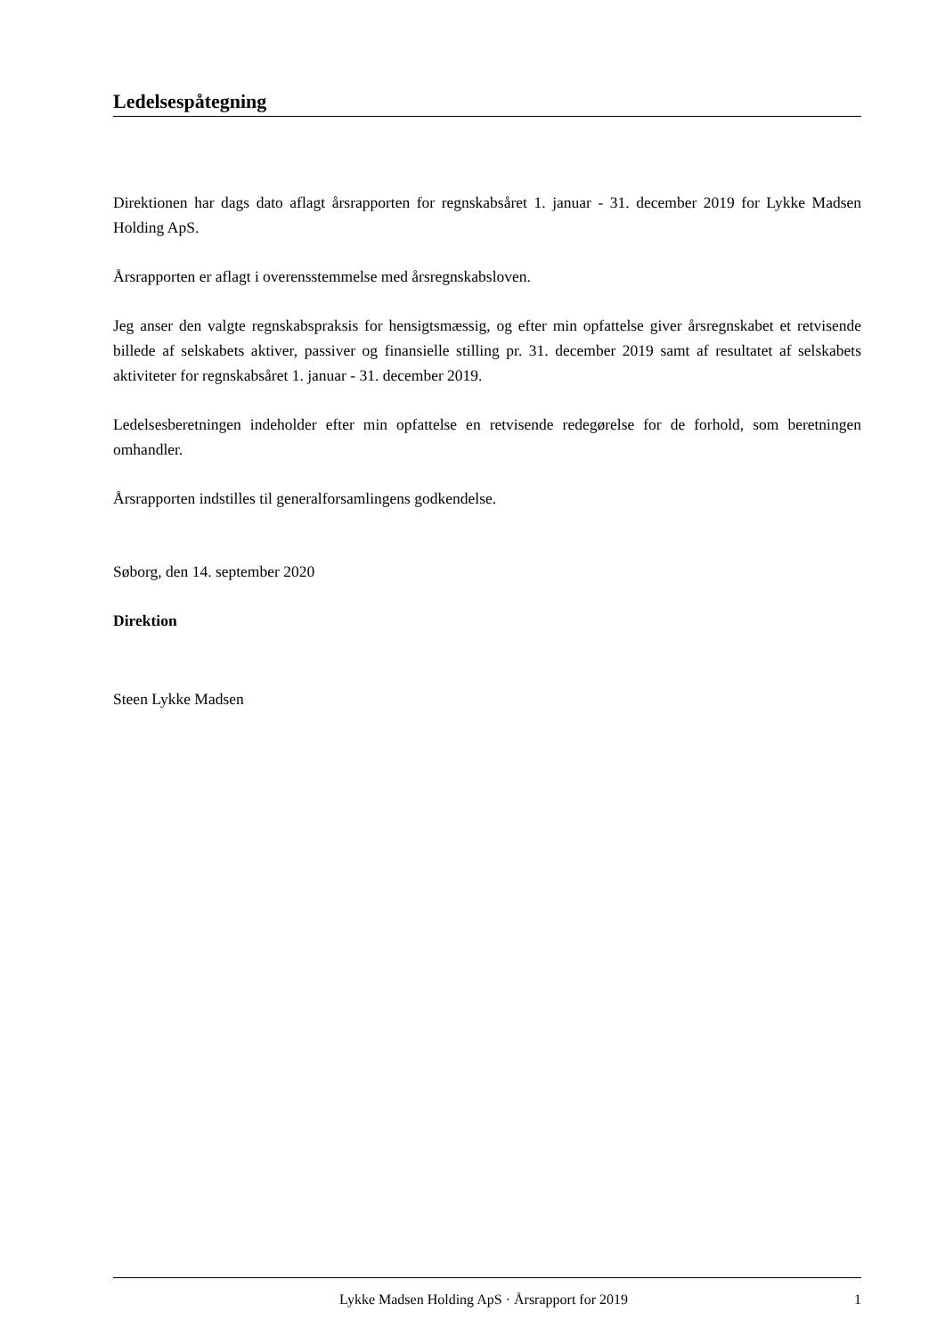Ledelsespåtegning
Direktionen har dags dato aflagt årsrapporten for regnskabsåret 1. januar - 31. december 2019 for Lykke Madsen Holding ApS.
Årsrapporten er aflagt i overensstemmelse med årsregnskabsloven.
Jeg anser den valgte regnskabspraksis for hensigtsmæssig, og efter min opfattelse giver årsregnskabet et retvisende billede af selskabets aktiver, passiver og finansielle stilling pr. 31. december 2019 samt af resultatet af selskabets aktiviteter for regnskabsåret 1. januar - 31. december 2019.
Ledelsesberetningen indeholder efter min opfattelse en retvisende redegørelse for de forhold, som beretningen omhandler.
Årsrapporten indstilles til generalforsamlingens godkendelse.
Søborg, den 14. september 2020
Direktion
Steen Lykke Madsen
Lykke Madsen Holding ApS · Årsrapport for 2019 1